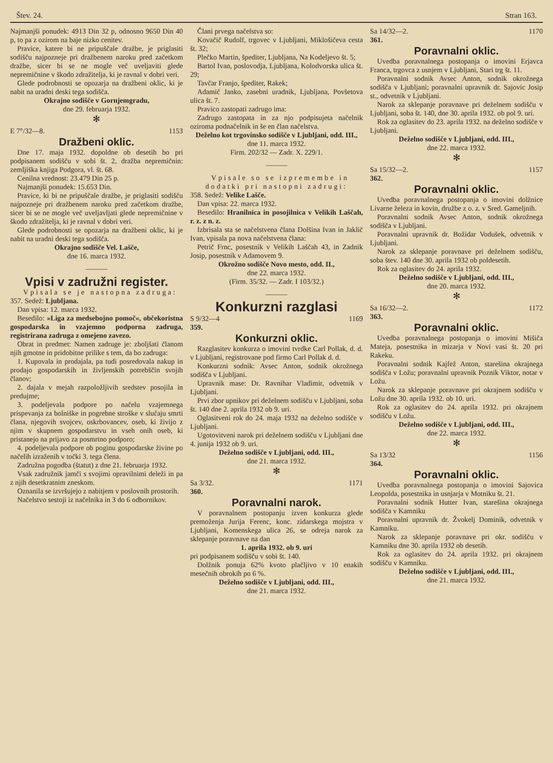Štev. 24. Stran 163.
Najmanjši ponudek: 4913 Din 32 p, odnosno 9650 Din 40 p, to pa z ozirom na baje nizko cenitev.
Pravice, katere bi ne pripuščale dražbe, je priglasiti sodišču najpozneje pri dražbenem naroku pred začetkom dražbe, sicer bi se ne mogle več uveljaviti glede nepremičnine v škodo zdražitelja, ki je ravnal v dobri veri.
Glede podrobnosti se opozarja na dražbeni oklic, ki je nabit na uradni deski tega sodišča.
Okrajno sodišče v Gornjemgradu,
dne 29. februarja 1932.
✻
E 7°/32—8. 1153
Dražbeni oklic.
Dne 17. maja 1932. dopoldne ob desetih bo pri podpisanem sodišču v sobi št. 2, dražba nepremičnin: zemljiška knjiga Podgora, vl. št. 68.
Cenilna vrednost: 23.479 Din 25 p.
Najmanjši ponudek: 15.653 Din.
Pravice, ki bi ne pripuščale dražbe, je priglasiti sodišču najpozneje pri dražbenem naroku pred začetkom dražbe, sicer bi se ne mogle več uveljavljati glede nepremičnine v škodo zdražitelja, ki je ravnal v dobri veri.
Glede podrobnosti se opozarja na dražbeni oklic, ki je nabit na uradni deski tega sodišča.
Okrajno sodišče Vel. Lašče,
dne 16. marca 1932.
———
Vpisi v zadružni register.
Vpisala se je nastopna zadruga:
357. Sedež: Ljubljana.
Dan vpisa: 12. marca 1932.
Besedilo: »Liga za medsebojno pomoč«, občekoristna gospodarska in vzajemno podporna zadruga, registrirana zadruga z omejeno zavezo.
Obrat in predmet: Namen zadruge je: zboljšati članom njih gmotne in pridobitne prilike s tem, da bo zadruga:
1. Kupovala in prodajala, pa tudi posredovala nakup in prodajo gospodarskih in življenskih potrebščin svojih članov;
2. dajala v mejah razpoložljivih sredstev posojila in predujme;
3. podeljevala podpore po načelu vzajemnega prispevanja za bolniške in pogrebne stroške v slučaju smrti člana, njegovih svojcev, oskrbovancev, oseb, ki živijo z njim v skupnem gospodarstvu in vseh onih oseb, ki pristanejo na prijavo za posmrtno podporo;
4. podeljevala podpore ob poginu gospodarske živine po načelih izraženih v točki 3. tega člena.
Zadružna pogodba (štatut) z dne 21. februarja 1932.
Vsak zadružnik jamči s svojimi opravilnimi deleži in pa z njih desetkratnim zneskom.
Oznanila se izvršujejo z nabitjem v poslovnih prostorih.
Načelstvo sestoji iz načelnika in 3 do 6 odbornikov.
Člani prvega načelstva so:
Kovačič Rudolf, trgovec v Ljubljani, Miklošičeva cesta št. 32;
Plečko Martin, špediter, Ljubljana, Na Kodeljevo št. 5;
Bartol Ivan, poslovodja, Ljubljana, Kolodvorska ulica št. 29;
Tavčar Franjo, špediter, Rakek;
Adamič Janko, zasebni uradnik, Ljubljana, Povšetova ulica št. 7.
Pravico zastopati zadrugo ima:
Zadrugo zastopata in za njo podpisujeta načelnik oziroma podnačelnik in še en član načelstva.
Deželno kot trgovinsko sodišče v Ljubljani, odd. III.,
dne 11. marca 1932.
Firm. 202/32 — Zadr. X. 229/1.
———
Vpisale so se izpremembe in dodatki pri nastopni zadrugi:
358. Sedež: Velike Lašče.
Dan vpisa: 22. marca 1932.
Besedilo: Hranilnica in posojilnica v Velikih Laščah, r. z. z n. z.
Izbrisala sta se načelstvena člana Dolšina Ivan in Jaklič Ivan, vpisala pa nova načelstvena člana:
Petrič Frnc, posestnik v Velikih Laščah 43, in Zadnik Josip, posestnik v Adamovem 9.
Okrožno sodišče Novo mesto, odd. II.,
dne 22. marca 1932.
(Firm. 35/32. — Zadr. I 103/32.)
———
Konkurzni razglasi
S 9/32—4 1169
359.
Konkurzni oklic.
Razglasitev konkurza o imovini tvrdke Carl Pollak, d. d. v Ljubljani, registrovane pod firmo Carl Pollak d. d.
Konkurzni sodnik: Avsec Anton, sodnik okrožnega sodišča v Ljubljani.
Upravnik mase: Dr. Ravnihar Vladimir, odvetnik v Ljubljani.
Prvi zbor upnikov pri deželnem sodišču v Ljubljani, soba št. 140 dne 2. aprila 1932 ob 9. uri.
Oglasitveni rok do 24. maja 1932 na deželno sodišče v Ljubljani.
Ugotovitveni narok pri deželnem sodišču v Ljubljani dne 4. junija 1932 ob 9. uri.
Deželno sodišče v Ljubljani, odd. III.,
dne 21. marca 1932.
✻
Sa 3/32. 1171
360.
Poravnalni narok.
V poravnalnem postopanju izven konkurza glede premoženja Jurija Ferenc, konc. zidarskega mojstra v Ljubljani, Komenskega ulica 26, se odreja narok za sklepanje poravnave na dan
1. aprila 1932. ob 9. uri
pri podpisanem sodišču v sobi št. 140.
Dolžnik ponuja 62% kvoto plačljivo v 10 enakih mesečnih obrokih po 6 %.
Deželno sodišče v Ljubljani, odd. III.,
dne 21. marca 1932.
Sa 14/32—2. 1170
361.
Poravnalni oklic.
Uvedba poravnalnega postopanja o imovini Erjavca Franca, trgovca z usnjem v Ljubljani, Stari trg št. 11.
Poravnalni sodnik Avsec Anton, sodnik okrožnega sodišča v Ljubljani; poravnalni upravnik dr. Sajovic Josip st., odvetnik v Ljubljani.
Narok za sklepanje poravnave pri deželnem sodišču v Ljubljani, soba št. 140, dne 30. aprila 1932. ob pol 9. uri.
Rok za oglasitev do 23. aprila 1932. na deželno sodišče v Ljubljani.
Deželno sodišče v Ljubljani, odd. III.,
dne 22. marca 1932.
✻
Sa 15/32—2. 1157
362.
Poravnalni oklic.
Uvedba poravnalnega postopanja o imovini dolžnice Livarne železa in kovin, družbe z o. z. v Sred. Gameljnih.
Poravnalni sodnik Avsec Anton, sodnik okrožnega sodišča v Ljubljani.
Poravnalni upravnik dr. Božidar Vodušek, odvetnik v Ljubljani.
Narok za sklepanje poravnave pri deželnem sodišču, soba štev. 140 dne 30. aprila 1932 ob poldesetih.
Rok za oglasitev do 24. aprila 1932.
Deželno sodišče v Ljubljani, odd. III.,
dne 20. marca 1932.
✻
Sa 16/32—2. 1172
363.
Poravnalni oklic.
Uvedba poravnalnega postopanja o imovini Mišiča Mateja, posestnika in mizarja v Novi vasi št. 20 pri Rakeku.
Poravnalni sodnik Kajfež Anton, starešina okrajnega sodišča v Ložu; poravnalni upravnik Poznik Viktor, notar v Ložu.
Narok za sklepanje poravnave pri okrajnem sodišču v Ložu dne 30. aprila 1932. ob 10. uri.
Rok za oglasitev do 24. aprila 1932. pri okrajnem sodišču v Ložu.
Deželno sodišče v Ljubljani, odd. III.,
dne 22. marca 1932.
✻
Sa 13/32 1156
364.
Poravnalni oklic.
Uvedba poravnalnega postopanja o imovini Sajovica Leopolda, posestnika in usnjarja v Motniku št. 21.
Poravnalni sodnik Hutter Ivan, starešina okrajnega sodišča v Kamniku
Poravnalni upravnik dr. Žvokelj Dominik, odvetnik v Kamniku.
Narok za sklepanje poravnave pri okr. sodišču v Kamniku dne 30. aprila 1932 ob desetih.
Rok za oglasitev do 24. aprila 1932. pri okrajnem sodišču v Kamniku.
Deželno sodišče v Ljubljani, odd. III.,
dne 21. marca 1932.